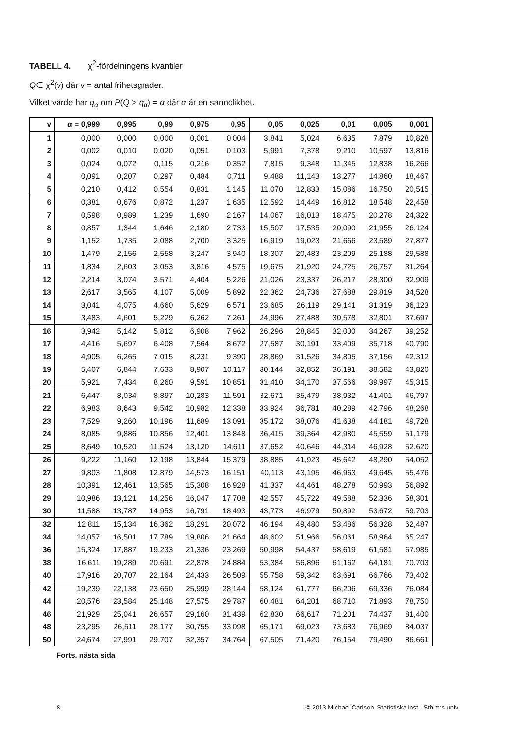TABELL 4. χ<sup>2</sup>-fördelningens kvantiler
Q∈ χ<sup>2</sup>(v) där v = antal frihetsgrader.
Vilket värde har q<sub>α</sub> om P(Q > q<sub>α</sub>) = α där α är en sannolikhet.
| v | α = 0,999 | 0,995 | 0,99 | 0,975 | 0,95 | 0,05 | 0,025 | 0,01 | 0,005 | 0,001 |
| --- | --- | --- | --- | --- | --- | --- | --- | --- | --- | --- |
| 1 | 0,000 | 0,000 | 0,000 | 0,001 | 0,004 | 3,841 | 5,024 | 6,635 | 7,879 | 10,828 |
| 2 | 0,002 | 0,010 | 0,020 | 0,051 | 0,103 | 5,991 | 7,378 | 9,210 | 10,597 | 13,816 |
| 3 | 0,024 | 0,072 | 0,115 | 0,216 | 0,352 | 7,815 | 9,348 | 11,345 | 12,838 | 16,266 |
| 4 | 0,091 | 0,207 | 0,297 | 0,484 | 0,711 | 9,488 | 11,143 | 13,277 | 14,860 | 18,467 |
| 5 | 0,210 | 0,412 | 0,554 | 0,831 | 1,145 | 11,070 | 12,833 | 15,086 | 16,750 | 20,515 |
| 6 | 0,381 | 0,676 | 0,872 | 1,237 | 1,635 | 12,592 | 14,449 | 16,812 | 18,548 | 22,458 |
| 7 | 0,598 | 0,989 | 1,239 | 1,690 | 2,167 | 14,067 | 16,013 | 18,475 | 20,278 | 24,322 |
| 8 | 0,857 | 1,344 | 1,646 | 2,180 | 2,733 | 15,507 | 17,535 | 20,090 | 21,955 | 26,124 |
| 9 | 1,152 | 1,735 | 2,088 | 2,700 | 3,325 | 16,919 | 19,023 | 21,666 | 23,589 | 27,877 |
| 10 | 1,479 | 2,156 | 2,558 | 3,247 | 3,940 | 18,307 | 20,483 | 23,209 | 25,188 | 29,588 |
| 11 | 1,834 | 2,603 | 3,053 | 3,816 | 4,575 | 19,675 | 21,920 | 24,725 | 26,757 | 31,264 |
| 12 | 2,214 | 3,074 | 3,571 | 4,404 | 5,226 | 21,026 | 23,337 | 26,217 | 28,300 | 32,909 |
| 13 | 2,617 | 3,565 | 4,107 | 5,009 | 5,892 | 22,362 | 24,736 | 27,688 | 29,819 | 34,528 |
| 14 | 3,041 | 4,075 | 4,660 | 5,629 | 6,571 | 23,685 | 26,119 | 29,141 | 31,319 | 36,123 |
| 15 | 3,483 | 4,601 | 5,229 | 6,262 | 7,261 | 24,996 | 27,488 | 30,578 | 32,801 | 37,697 |
| 16 | 3,942 | 5,142 | 5,812 | 6,908 | 7,962 | 26,296 | 28,845 | 32,000 | 34,267 | 39,252 |
| 17 | 4,416 | 5,697 | 6,408 | 7,564 | 8,672 | 27,587 | 30,191 | 33,409 | 35,718 | 40,790 |
| 18 | 4,905 | 6,265 | 7,015 | 8,231 | 9,390 | 28,869 | 31,526 | 34,805 | 37,156 | 42,312 |
| 19 | 5,407 | 6,844 | 7,633 | 8,907 | 10,117 | 30,144 | 32,852 | 36,191 | 38,582 | 43,820 |
| 20 | 5,921 | 7,434 | 8,260 | 9,591 | 10,851 | 31,410 | 34,170 | 37,566 | 39,997 | 45,315 |
| 21 | 6,447 | 8,034 | 8,897 | 10,283 | 11,591 | 32,671 | 35,479 | 38,932 | 41,401 | 46,797 |
| 22 | 6,983 | 8,643 | 9,542 | 10,982 | 12,338 | 33,924 | 36,781 | 40,289 | 42,796 | 48,268 |
| 23 | 7,529 | 9,260 | 10,196 | 11,689 | 13,091 | 35,172 | 38,076 | 41,638 | 44,181 | 49,728 |
| 24 | 8,085 | 9,886 | 10,856 | 12,401 | 13,848 | 36,415 | 39,364 | 42,980 | 45,559 | 51,179 |
| 25 | 8,649 | 10,520 | 11,524 | 13,120 | 14,611 | 37,652 | 40,646 | 44,314 | 46,928 | 52,620 |
| 26 | 9,222 | 11,160 | 12,198 | 13,844 | 15,379 | 38,885 | 41,923 | 45,642 | 48,290 | 54,052 |
| 27 | 9,803 | 11,808 | 12,879 | 14,573 | 16,151 | 40,113 | 43,195 | 46,963 | 49,645 | 55,476 |
| 28 | 10,391 | 12,461 | 13,565 | 15,308 | 16,928 | 41,337 | 44,461 | 48,278 | 50,993 | 56,892 |
| 29 | 10,986 | 13,121 | 14,256 | 16,047 | 17,708 | 42,557 | 45,722 | 49,588 | 52,336 | 58,301 |
| 30 | 11,588 | 13,787 | 14,953 | 16,791 | 18,493 | 43,773 | 46,979 | 50,892 | 53,672 | 59,703 |
| 32 | 12,811 | 15,134 | 16,362 | 18,291 | 20,072 | 46,194 | 49,480 | 53,486 | 56,328 | 62,487 |
| 34 | 14,057 | 16,501 | 17,789 | 19,806 | 21,664 | 48,602 | 51,966 | 56,061 | 58,964 | 65,247 |
| 36 | 15,324 | 17,887 | 19,233 | 21,336 | 23,269 | 50,998 | 54,437 | 58,619 | 61,581 | 67,985 |
| 38 | 16,611 | 19,289 | 20,691 | 22,878 | 24,884 | 53,384 | 56,896 | 61,162 | 64,181 | 70,703 |
| 40 | 17,916 | 20,707 | 22,164 | 24,433 | 26,509 | 55,758 | 59,342 | 63,691 | 66,766 | 73,402 |
| 42 | 19,239 | 22,138 | 23,650 | 25,999 | 28,144 | 58,124 | 61,777 | 66,206 | 69,336 | 76,084 |
| 44 | 20,576 | 23,584 | 25,148 | 27,575 | 29,787 | 60,481 | 64,201 | 68,710 | 71,893 | 78,750 |
| 46 | 21,929 | 25,041 | 26,657 | 29,160 | 31,439 | 62,830 | 66,617 | 71,201 | 74,437 | 81,400 |
| 48 | 23,295 | 26,511 | 28,177 | 30,755 | 33,098 | 65,171 | 69,023 | 73,683 | 76,969 | 84,037 |
| 50 | 24,674 | 27,991 | 29,707 | 32,357 | 34,764 | 67,505 | 71,420 | 76,154 | 79,490 | 86,661 |
Forts. nästa sida
8 © 2013 Michael Carlson, Statistiska inst., Sthlm:s univ.